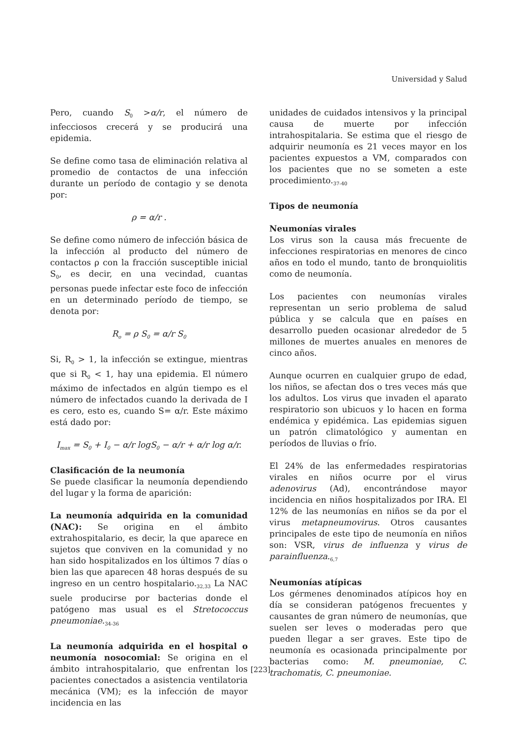Universidad y Salud
Pero, cuando S<sub>0</sub> >α/r, el número de infecciosos crecerá y se producirá una epidemia.
Se define como tasa de eliminación relativa al promedio de contactos de una infección durante un período de contagio y se denota por:
ρ = α/r .
Se define como número de infección básica de la infección al producto del número de contactos ρ con la fracción susceptible inicial S<sub>0</sub>, es decir, en una vecindad, cuantas personas puede infectar este foco de infección en un determinado período de tiempo, se denota por:
R<sub>o</sub> = ρ S<sub>0</sub> = α/r S<sub>0</sub>
Si, R<sub>0</sub> > 1, la infección se extingue, mientras que si R<sub>0</sub> < 1, hay una epidemia. El número máximo de infectados en algún tiempo es el número de infectados cuando la derivada de I es cero, esto es, cuando S= α/r. Este máximo está dado por:
I<sub>max</sub> = S<sub>0</sub> + I<sub>0</sub> − α/r logS<sub>0</sub> − α/r + α/r log α/r.
Clasificación de la neumonía
Se puede clasificar la neumonía dependiendo del lugar y la forma de aparición:
La neumonía adquirida en la comunidad (NAC): Se origina en el ámbito extrahospitalario, es decir, la que aparece en sujetos que conviven en la comunidad y no han sido hospitalizados en los últimos 7 días o bien las que aparecen 48 horas después de su ingreso en un centro hospitalario.<sub>32,33</sub> La NAC suele producirse por bacterias donde el patógeno mas usual es el Stretococcus pneumoniae.<sub>34-36</sub>
La neumonía adquirida en el hospital o neumonía nosocomial: Se origina en el ámbito intrahospitalario, que enfrentan los pacientes conectados a asistencia ventilatoria mecánica (VM); es la infección de mayor incidencia en las
unidades de cuidados intensivos y la principal causa de muerte por infección intrahospitalaria. Se estima que el riesgo de adquirir neumonía es 21 veces mayor en los pacientes expuestos a VM, comparados con los pacientes que no se someten a este procedimiento.<sub>37-40</sub>
Tipos de neumonía
Neumonías virales
Los virus son la causa más frecuente de infecciones respiratorias en menores de cinco años en todo el mundo, tanto de bronquiolitis como de neumonía.
Los pacientes con neumonías virales representan un serio problema de salud pública y se calcula que en países en desarrollo pueden ocasionar alrededor de 5 millones de muertes anuales en menores de cinco años.
Aunque ocurren en cualquier grupo de edad, los niños, se afectan dos o tres veces más que los adultos. Los virus que invaden el aparato respiratorio son ubicuos y lo hacen en forma endémica y epidémica. Las epidemias siguen un patrón climatológico y aumentan en períodos de lluvias o frío.
El 24% de las enfermedades respiratorias virales en niños ocurre por el virus adenovirus (Ad), encontrándose mayor incidencia en niños hospitalizados por IRA. El 12% de las neumonías en niños se da por el virus metapneumovirus. Otros causantes principales de este tipo de neumonía en niños son: VSR, virus de influenza y virus de parainfluenza.<sub>6,7</sub>
Neumonías atípicas
Los gérmenes denominados atípicos hoy en día se consideran patógenos frecuentes y causantes de gran número de neumonías, que suelen ser leves o moderadas pero que pueden llegar a ser graves. Este tipo de neumonía es ocasionada principalmente por bacterias como: M. pneumoniae, C. trachomatis, C. pneumoniae.
[223]